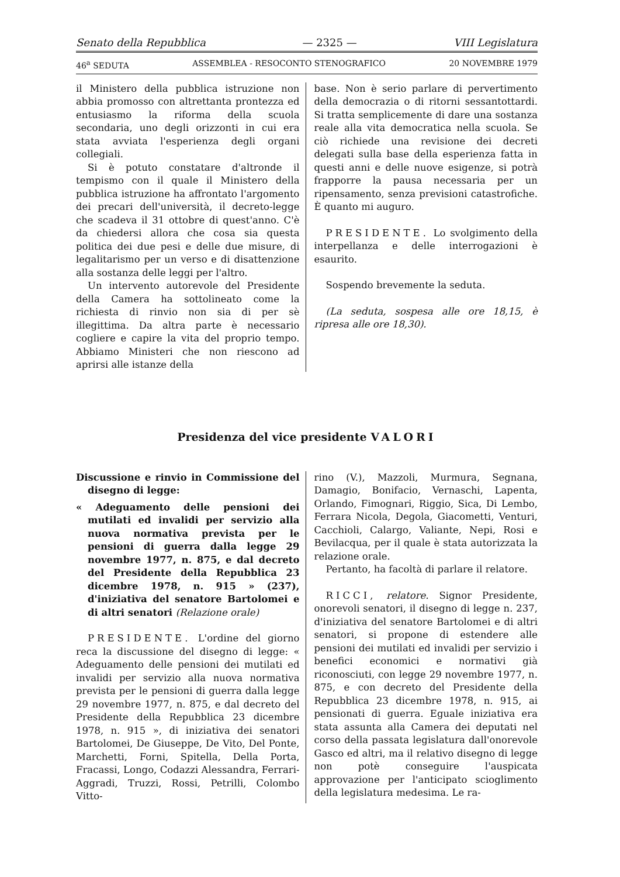Senato della Repubblica — 2325 — VIII Legislatura
46<sup>a</sup> SEDUTA ASSEMBLEA - RESOCONTO STENOGRAFICO 20 NOVEMBRE 1979
il Ministero della pubblica istruzione non abbia promosso con altrettanta prontezza ed entusiasmo la riforma della scuola secondaria, uno degli orizzonti in cui era stata avviata l'esperienza degli organi collegiali.
Si è potuto constatare d'altronde il tempismo con il quale il Ministero della pubblica istruzione ha affrontato l'argomento dei precari dell'università, il decreto-legge che scadeva il 31 ottobre di quest'anno. C'è da chiedersi allora che cosa sia questa politica dei due pesi e delle due misure, di legalitarismo per un verso e di disattenzione alla sostanza delle leggi per l'altro.
Un intervento autorevole del Presidente della Camera ha sottolineato come la richiesta di rinvio non sia di per sè illegittima. Da altra parte è necessario cogliere e capire la vita del proprio tempo. Abbiamo Ministeri che non riescono ad aprirsi alle istanze della
base. Non è serio parlare di pervertimento della democrazia o di ritorni sessantottardi. Si tratta semplicemente di dare una sostanza reale alla vita democratica nella scuola. Se ciò richiede una revisione dei decreti delegati sulla base della esperienza fatta in questi anni e delle nuove esigenze, si potrà frapporre la pausa necessaria per un ripensamento, senza previsioni catastrofiche. È quanto mi auguro.
PRESIDENTE. Lo svolgimento della interpellanza e delle interrogazioni è esaurito.
Sospendo brevemente la seduta.
(La seduta, sospesa alle ore 18,15, è ripresa alle ore 18,30).
Presidenza del vice presidente VALORI
Discussione e rinvio in Commissione del disegno di legge:
« Adeguamento delle pensioni dei mutilati ed invalidi per servizio alla nuova normativa prevista per le pensioni di guerra dalla legge 29 novembre 1977, n. 875, e dal decreto del Presidente della Repubblica 23 dicembre 1978, n. 915 » (237), d'iniziativa del senatore Bartolomei e di altri senatori (Relazione orale)
PRESIDENTE. L'ordine del giorno reca la discussione del disegno di legge: « Adeguamento delle pensioni dei mutilati ed invalidi per servizio alla nuova normativa prevista per le pensioni di guerra dalla legge 29 novembre 1977, n. 875, e dal decreto del Presidente della Repubblica 23 dicembre 1978, n. 915 », di iniziativa dei senatori Bartolomei, De Giuseppe, De Vito, Del Ponte, Marchetti, Forni, Spitella, Della Porta, Fracassi, Longo, Codazzi Alessandra, Ferrari-Aggradi, Truzzi, Rossi, Petrilli, Colombo Vitto-
rino (V.), Mazzoli, Murmura, Segnana, Damagio, Bonifacio, Vernaschi, Lapenta, Orlando, Fimognari, Riggio, Sica, Di Lembo, Ferrara Nicola, Degola, Giacometti, Venturi, Cacchioli, Calargo, Valiante, Nepi, Rosi e Bevilacqua, per il quale è stata autorizzata la relazione orale.
Pertanto, ha facoltà di parlare il relatore.
RICCI, relatore. Signor Presidente, onorevoli senatori, il disegno di legge n. 237, d'iniziativa del senatore Bartolomei e di altri senatori, si propone di estendere alle pensioni dei mutilati ed invalidi per servizio i benefici economici e normativi già riconosciuti, con legge 29 novembre 1977, n. 875, e con decreto del Presidente della Repubblica 23 dicembre 1978, n. 915, ai pensionati di guerra. Eguale iniziativa era stata assunta alla Camera dei deputati nel corso della passata legislatura dall'onorevole Gasco ed altri, ma il relativo disegno di legge non potè conseguire l'auspicata approvazione per l'anticipato scioglimento della legislatura medesima. Le ra-